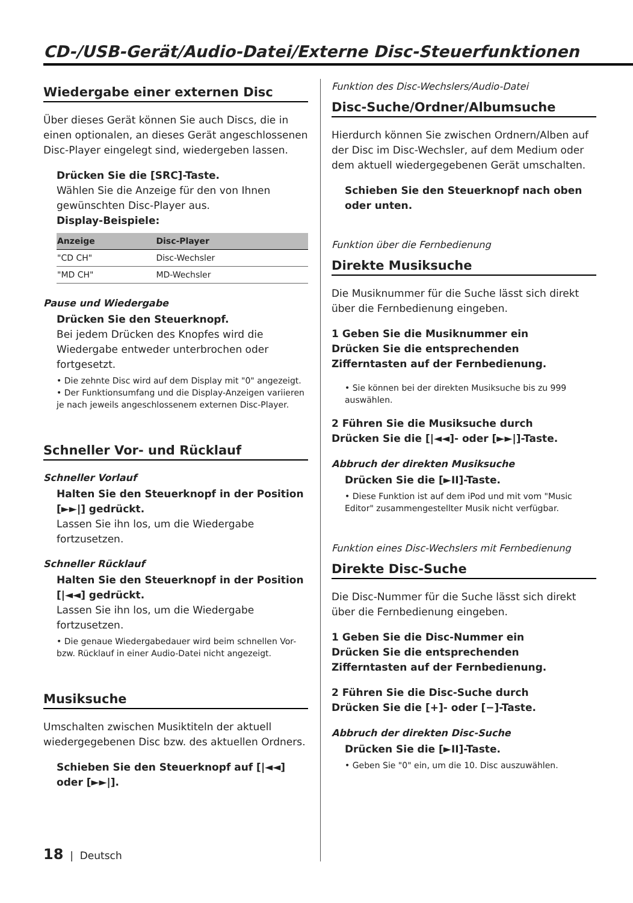CD-/USB-Gerät/Audio-Datei/Externe Disc-Steuerfunktionen
Wiedergabe einer externen Disc
Über dieses Gerät können Sie auch Discs, die in einen optionalen, an dieses Gerät angeschlossenen Disc-Player eingelegt sind, wiedergeben lassen.
Drücken Sie die [SRC]-Taste.
Wählen Sie die Anzeige für den von Ihnen gewünschten Disc-Player aus.
Display-Beispiele:
| Anzeige | Disc-Player |
| --- | --- |
| "CD CH" | Disc-Wechsler |
| "MD CH" | MD-Wechsler |
Pause und Wiedergabe
Drücken Sie den Steuerknopf.
Bei jedem Drücken des Knopfes wird die Wiedergabe entweder unterbrochen oder fortgesetzt.
• Die zehnte Disc wird auf dem Display mit "0" angezeigt.
• Der Funktionsumfang und die Display-Anzeigen variieren je nach jeweils angeschlossenem externen Disc-Player.
Schneller Vor- und Rücklauf
Schneller Vorlauf
Halten Sie den Steuerknopf in der Position [►►|] gedrückt.
Lassen Sie ihn los, um die Wiedergabe fortzusetzen.
Schneller Rücklauf
Halten Sie den Steuerknopf in der Position [|◄◄] gedrückt.
Lassen Sie ihn los, um die Wiedergabe fortzusetzen.
• Die genaue Wiedergabedauer wird beim schnellen Vor- bzw. Rücklauf in einer Audio-Datei nicht angezeigt.
Musiksuche
Umschalten zwischen Musiktiteln der aktuell wiedergegebenen Disc bzw. des aktuellen Ordners.
Schieben Sie den Steuerknopf auf [|◄◄] oder [►►|].
Funktion des Disc-Wechslers/Audio-Datei
Disc-Suche/Ordner/Albumsuche
Hierdurch können Sie zwischen Ordnern/Alben auf der Disc im Disc-Wechsler, auf dem Medium oder dem aktuell wiedergegebenen Gerät umschalten.
Schieben Sie den Steuerknopf nach oben oder unten.
Funktion über die Fernbedienung
Direkte Musiksuche
Die Musiknummer für die Suche lässt sich direkt über die Fernbedienung eingeben.
1 Geben Sie die Musiknummer ein
Drücken Sie die entsprechenden Zifferntasten auf der Fernbedienung.
• Sie können bei der direkten Musiksuche bis zu 999 auswählen.
2 Führen Sie die Musiksuche durch
Drücken Sie die [|◄◄]- oder [►►|]-Taste.
Abbruch der direkten Musiksuche
Drücken Sie die [►II]-Taste.
• Diese Funktion ist auf dem iPod und mit vom "Music Editor" zusammengestellter Musik nicht verfügbar.
Funktion eines Disc-Wechslers mit Fernbedienung
Direkte Disc-Suche
Die Disc-Nummer für die Suche lässt sich direkt über die Fernbedienung eingeben.
1 Geben Sie die Disc-Nummer ein
Drücken Sie die entsprechenden Zifferntasten auf der Fernbedienung.
2 Führen Sie die Disc-Suche durch
Drücken Sie die [+]- oder [−]-Taste.
Abbruch der direkten Disc-Suche
Drücken Sie die [►II]-Taste.
• Geben Sie "0" ein, um die 10. Disc auszuwählen.
18 | Deutsch